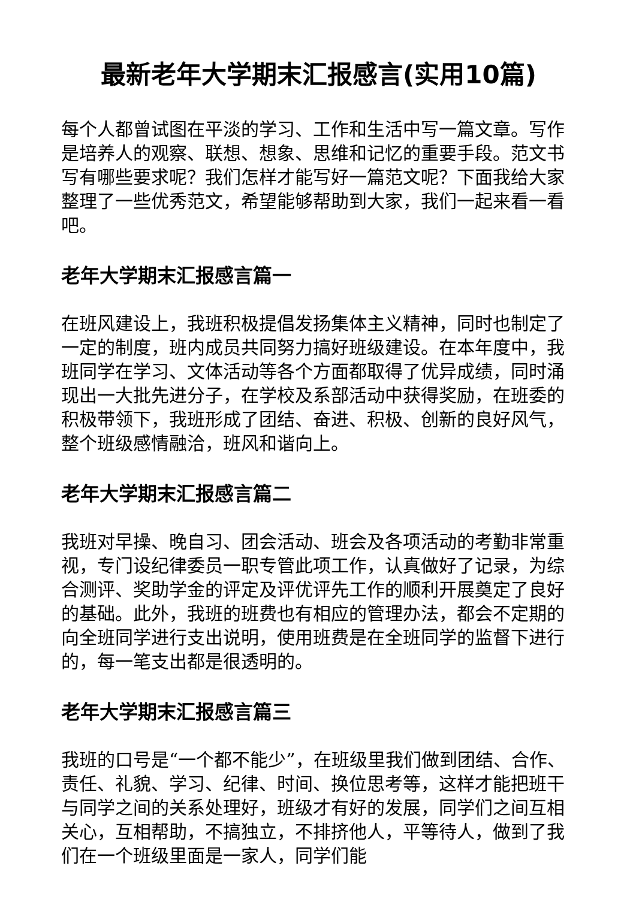最新老年大学期末汇报感言(实用10篇)
每个人都曾试图在平淡的学习、工作和生活中写一篇文章。写作是培养人的观察、联想、想象、思维和记忆的重要手段。范文书写有哪些要求呢？我们怎样才能写好一篇范文呢？下面我给大家整理了一些优秀范文，希望能够帮助到大家，我们一起来看一看吧。
老年大学期末汇报感言篇一
在班风建设上，我班积极提倡发扬集体主义精神，同时也制定了一定的制度，班内成员共同努力搞好班级建设。在本年度中，我班同学在学习、文体活动等各个方面都取得了优异成绩，同时涌现出一大批先进分子，在学校及系部活动中获得奖励，在班委的积极带领下，我班形成了团结、奋进、积极、创新的良好风气，整个班级感情融洽，班风和谐向上。
老年大学期末汇报感言篇二
我班对早操、晚自习、团会活动、班会及各项活动的考勤非常重视，专门设纪律委员一职专管此项工作，认真做好了记录，为综合测评、奖助学金的评定及评优评先工作的顺利开展奠定了良好的基础。此外，我班的班费也有相应的管理办法，都会不定期的向全班同学进行支出说明，使用班费是在全班同学的监督下进行的，每一笔支出都是很透明的。
老年大学期末汇报感言篇三
我班的口号是“一个都不能少”，在班级里我们做到团结、合作、责任、礼貌、学习、纪律、时间、换位思考等，这样才能把班干与同学之间的关系处理好，班级才有好的发展，同学们之间互相关心，互相帮助，不搞独立，不排挤他人，平等待人，做到了我们在一个班级里面是一家人，同学们能